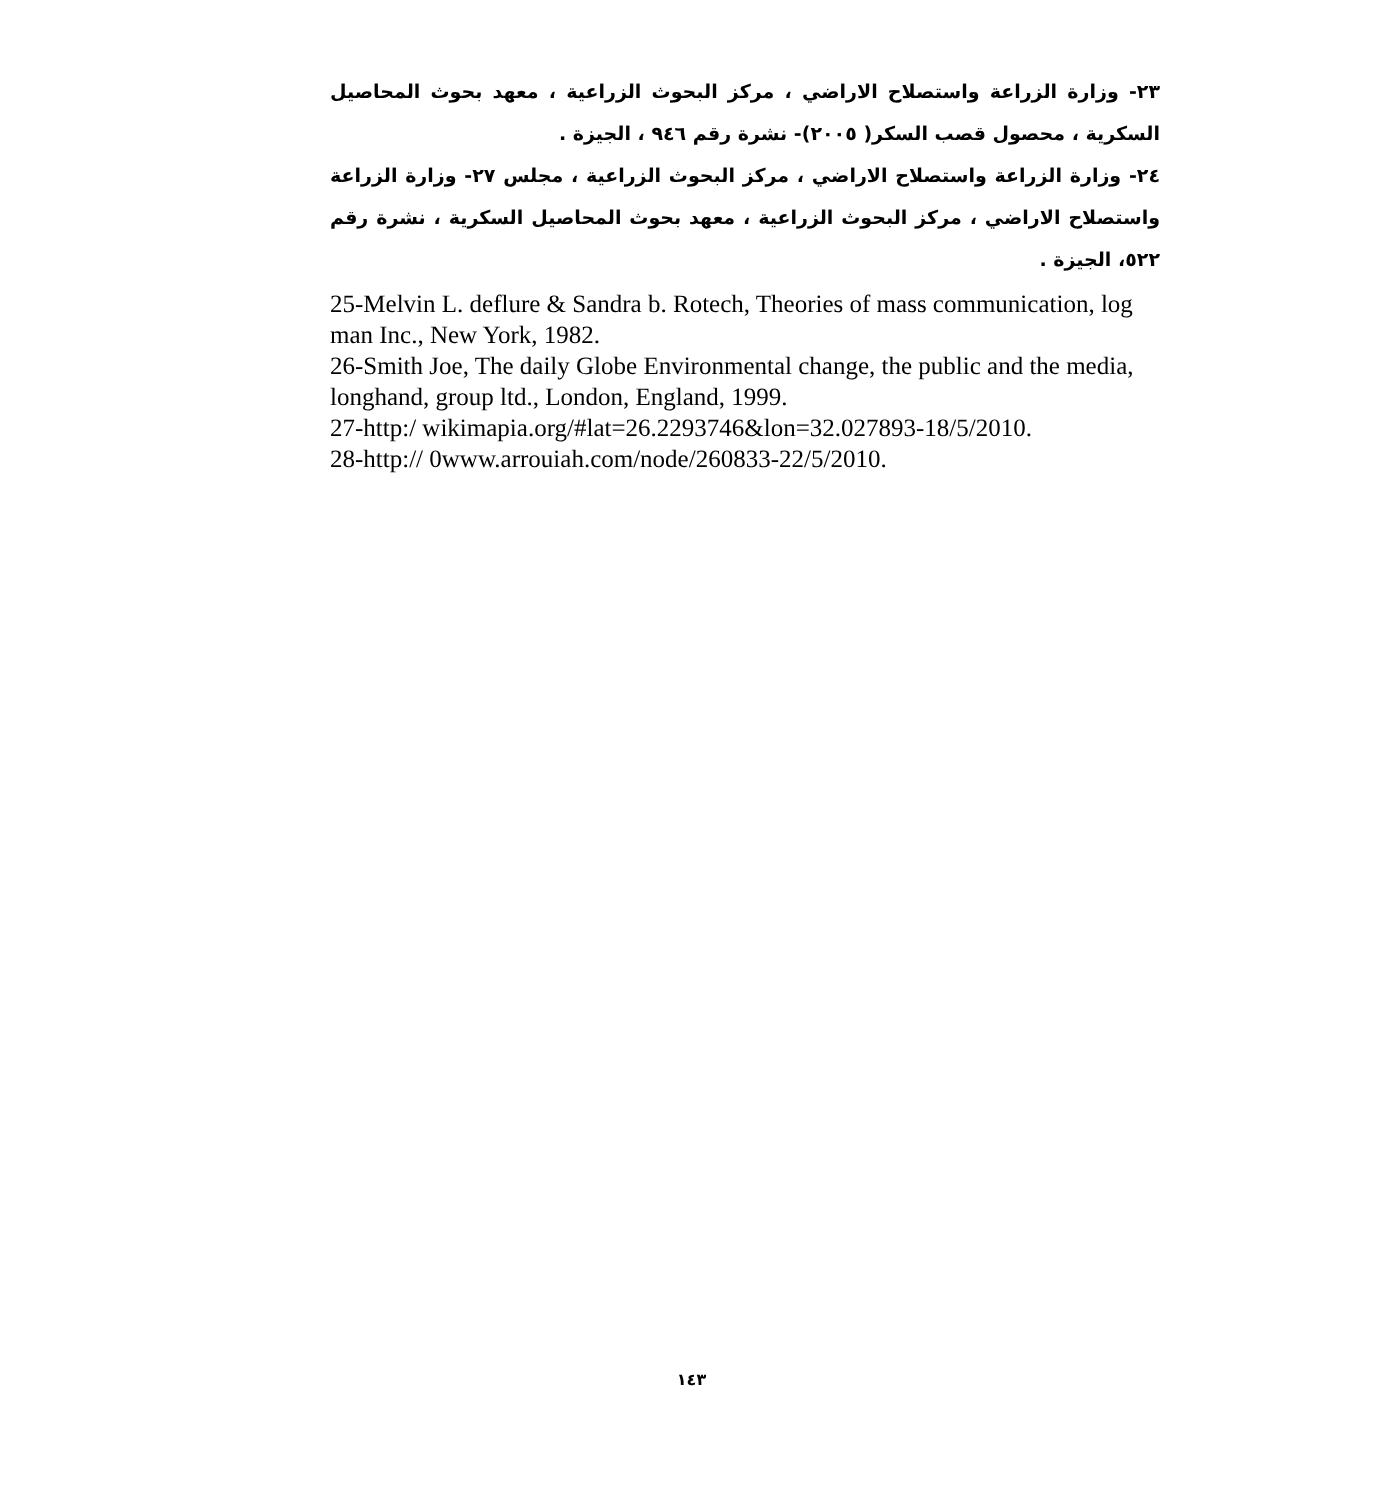٢٣- وزارة الزراعة واستصلاح الاراضي ، مركز البحوث الزراعية ، معهد بحوث المحاصيل السكرية ، محصول قصب السكر( ٢٠٠٥)- نشرة رقم ٩٤٦ ، الجيزة .
٢٤- وزارة الزراعة واستصلاح الاراضي ، مركز البحوث الزراعية ، مجلس ٢٧- وزارة الزراعة واستصلاح الاراضي ، مركز البحوث الزراعية ، معهد بحوث المحاصيل السكرية ، نشرة رقم ٥٢٢، الجيزة .
25-Melvin L. deflure & Sandra b. Rotech, Theories of mass communication, log man Inc., New York, 1982.
26-Smith Joe, The daily Globe Environmental change, the public and the media, longhand, group ltd., London, England, 1999.
27-http:/ wikimapia.org/#lat=26.2293746&lon=32.027893-18/5/2010.
28-http:// 0www.arrouiah.com/node/260833-22/5/2010.
١٤٣